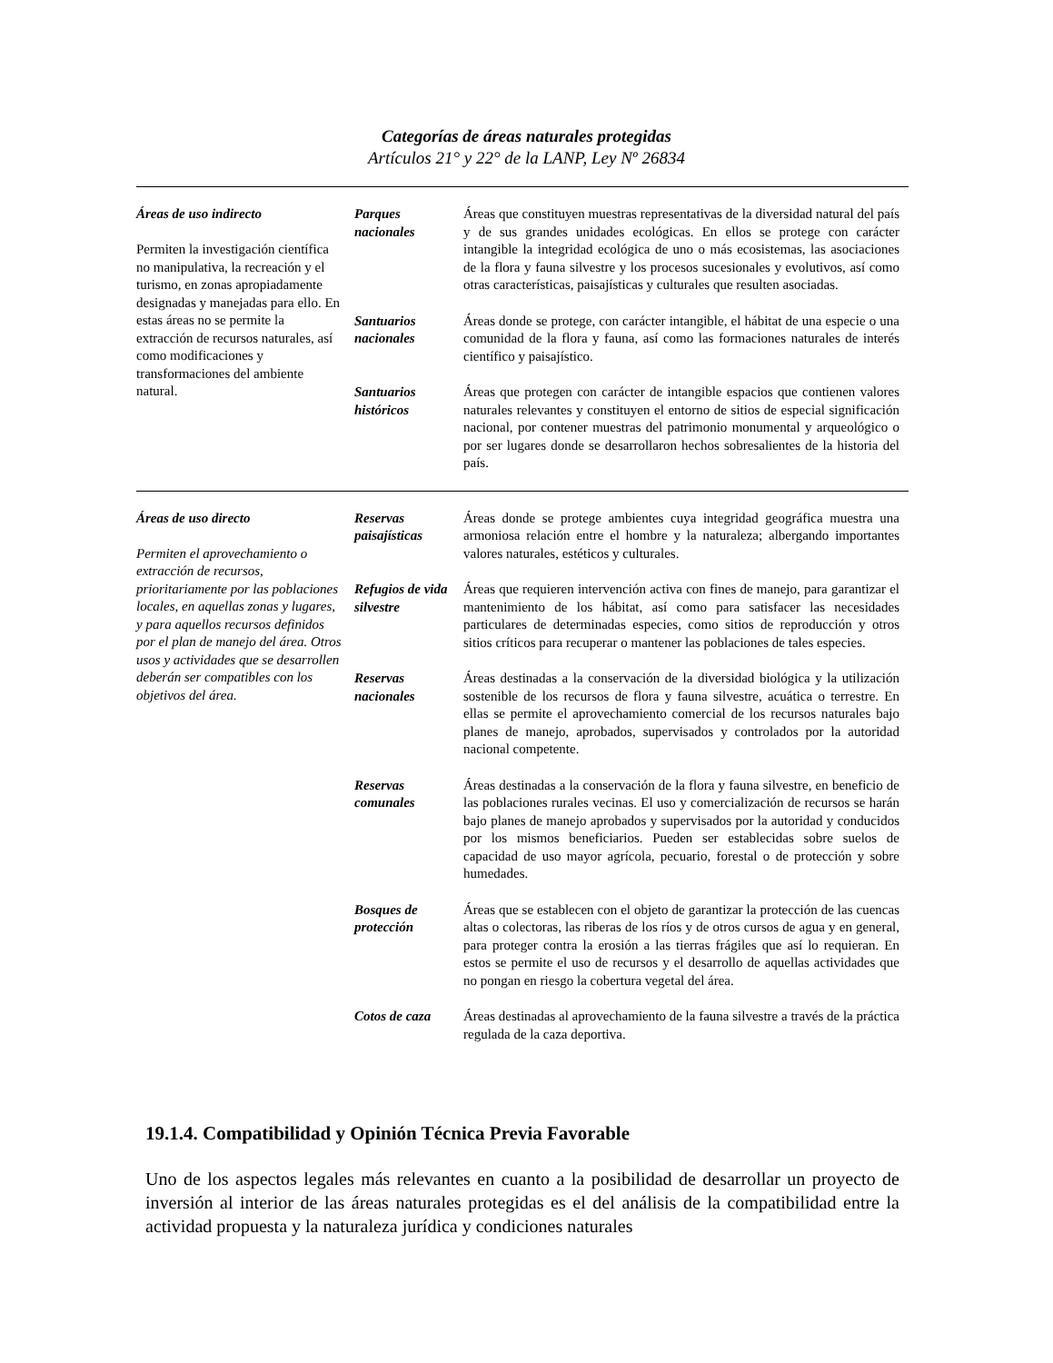Categorías de áreas naturales protegidas
Artículos 21° y 22° de la LANP, Ley Nº 26834
| Áreas de uso indirecto Permiten la investigación científica no manipulativa, la recreación y el turismo, en zonas apropiadamente designadas y manejadas para ello. En estas áreas no se permite la extracción de recursos naturales, así como modificaciones y transformaciones del ambiente natural. | Parques nacionales | Áreas que constituyen muestras representativas de la diversidad natural del país y de sus grandes unidades ecológicas. En ellos se protege con carácter intangible la integridad ecológica de uno o más ecosistemas, las asociaciones de la flora y fauna silvestre y los procesos sucesionales y evolutivos, así como otras características, paisajísticas y culturales que resulten asociadas. |
| | Santuarios nacionales | Áreas donde se protege, con carácter intangible, el hábitat de una especie o una comunidad de la flora y fauna, así como las formaciones naturales de interés científico y paisajístico. |
| | Santuarios históricos | Áreas que protegen con carácter de intangible espacios que contienen valores naturales relevantes y constituyen el entorno de sitios de especial significación nacional, por contener muestras del patrimonio monumental y arqueológico o por ser lugares donde se desarrollaron hechos sobresalientes de la historia del país. |
| Áreas de uso directo Permiten el aprovechamiento o extracción de recursos, prioritariamente por las poblaciones locales, en aquellas zonas y lugares, y para aquellos recursos definidos por el plan de manejo del área. Otros usos y actividades que se desarrollen deberán ser compatibles con los objetivos del área. | Reservas paisajísticas | Áreas donde se protege ambientes cuya integridad geográfica muestra una armoniosa relación entre el hombre y la naturaleza; albergando importantes valores naturales, estéticos y culturales. |
| | Refugios de vida silvestre | Áreas que requieren intervención activa con fines de manejo, para garantizar el mantenimiento de los hábitat, así como para satisfacer las necesidades particulares de determinadas especies, como sitios de reproducción y otros sitios críticos para recuperar o mantener las poblaciones de tales especies. |
| | Reservas nacionales | Áreas destinadas a la conservación de la diversidad biológica y la utilización sostenible de los recursos de flora y fauna silvestre, acuática o terrestre. En ellas se permite el aprovechamiento comercial de los recursos naturales bajo planes de manejo, aprobados, supervisados y controlados por la autoridad nacional competente. |
| | Reservas comunales | Áreas destinadas a la conservación de la flora y fauna silvestre, en beneficio de las poblaciones rurales vecinas. El uso y comercialización de recursos se harán bajo planes de manejo aprobados y supervisados por la autoridad y conducidos por los mismos beneficiarios. Pueden ser establecidas sobre suelos de capacidad de uso mayor agrícola, pecuario, forestal o de protección y sobre humedades. |
| | Bosques de protección | Áreas que se establecen con el objeto de garantizar la protección de las cuencas altas o colectoras, las riberas de los ríos y de otros cursos de agua y en general, para proteger contra la erosión a las tierras frágiles que así lo requieran. En estos se permite el uso de recursos y el desarrollo de aquellas actividades que no pongan en riesgo la cobertura vegetal del área. |
| | Cotos de caza | Áreas destinadas al aprovechamiento de la fauna silvestre a través de la práctica regulada de la caza deportiva. |
19.1.4. Compatibilidad y Opinión Técnica Previa Favorable
Uno de los aspectos legales más relevantes en cuanto a la posibilidad de desarrollar un proyecto de inversión al interior de las áreas naturales protegidas es el del análisis de la compatibilidad entre la actividad propuesta y la naturaleza jurídica y condiciones naturales